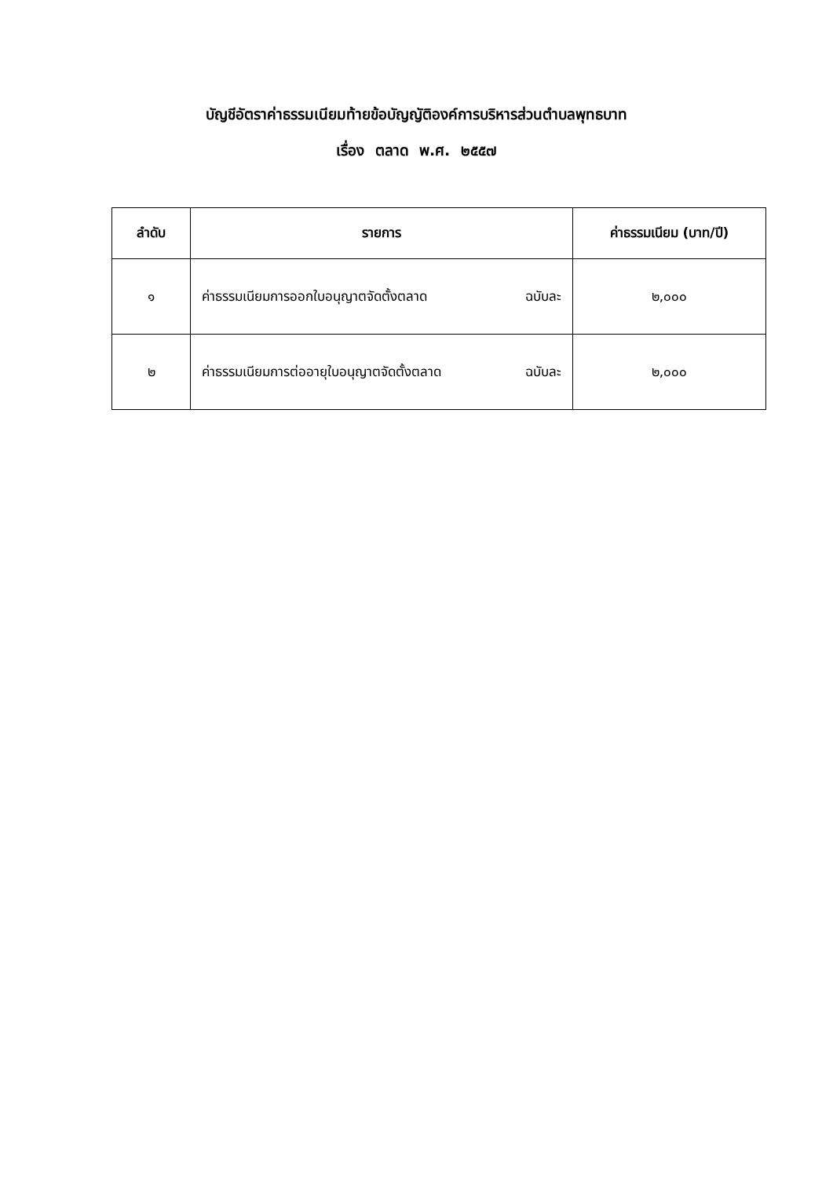บัญชีอัตราค่าธรรมเนียมท้ายข้อบัญญัติองค์การบริหารส่วนตำบลพุทธบาท
เรื่อง ตลาด พ.ศ. ๒๕๕๗
| ลำดับ | รายการ | ค่าธรรมเนียม (บาท/ปี) |
| --- | --- | --- |
| ๑ | ค่าธรรมเนียมการออกใบอนุญาตจัดตั้งตลาด ฉบับละ | ๒,๐๐๐ |
| ๒ | ค่าธรรมเนียมการต่ออายุใบอนุญาตจัดตั้งตลาด ฉบับละ | ๒,๐๐๐ |